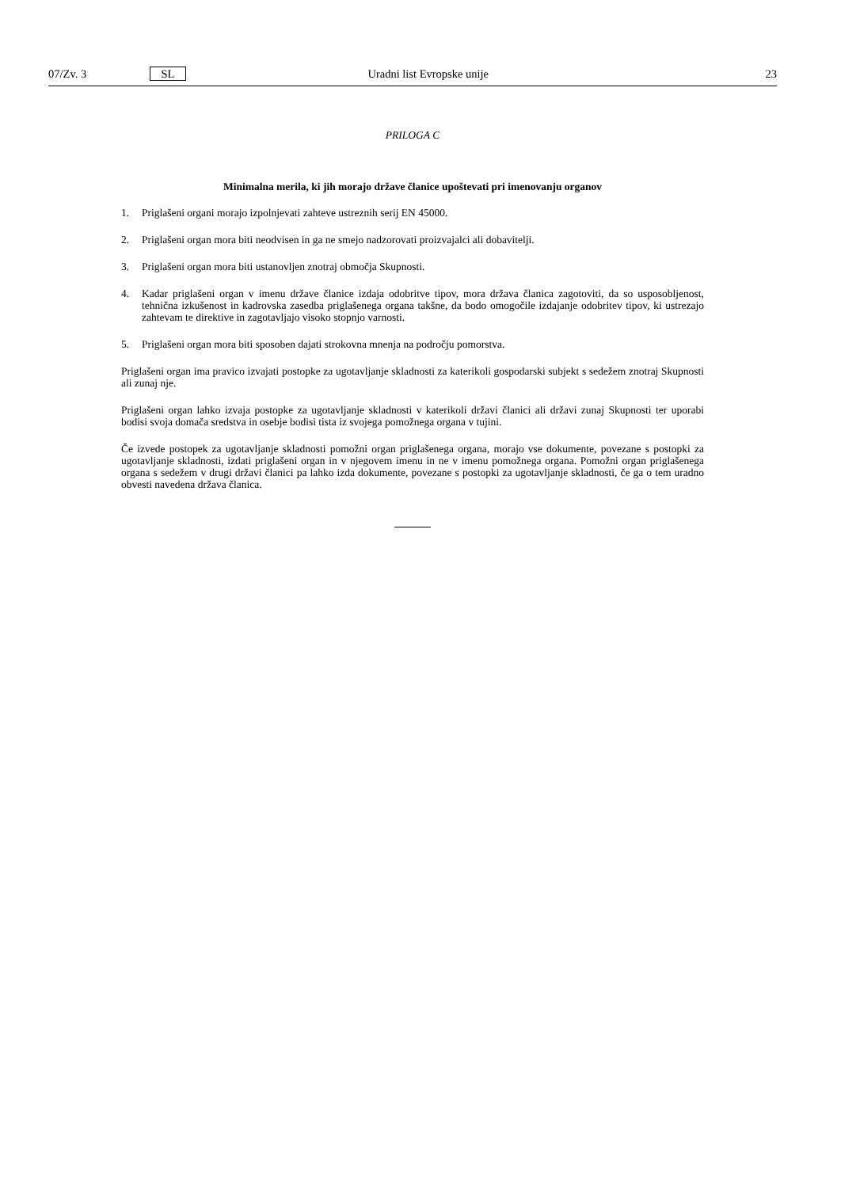07/Zv. 3 SL Uradni list Evropske unije 23
PRILOGA C
Minimalna merila, ki jih morajo države članice upoštevati pri imenovanju organov
1. Priglašeni organi morajo izpolnjevati zahteve ustreznih serij EN 45000.
2. Priglašeni organ mora biti neodvisen in ga ne smejo nadzorovati proizvajalci ali dobavitelji.
3. Priglašeni organ mora biti ustanovljen znotraj območja Skupnosti.
4. Kadar priglašeni organ v imenu države članice izdaja odobritve tipov, mora država članica zagotoviti, da so usposobljenost, tehnična izkušenost in kadrovska zasedba priglašenega organa takšne, da bodo omogočile izdajanje odobritev tipov, ki ustrezajo zahtevam te direktive in zagotavljajo visoko stopnjo varnosti.
5. Priglašeni organ mora biti sposoben dajati strokovna mnenja na področju pomorstva.
Priglašeni organ ima pravico izvajati postopke za ugotavljanje skladnosti za katerikoli gospodarski subjekt s sedežem znotraj Skupnosti ali zunaj nje.
Priglašeni organ lahko izvaja postopke za ugotavljanje skladnosti v katerikoli državi članici ali državi zunaj Skupnosti ter uporabi bodisi svoja domača sredstva in osebje bodisi tista iz svojega pomožnega organa v tujini.
Če izvede postopek za ugotavljanje skladnosti pomožni organ priglašenega organa, morajo vse dokumente, povezane s postopki za ugotavljanje skladnosti, izdati priglašeni organ in v njegovem imenu in ne v imenu pomožnega organa. Pomožni organ priglašenega organa s sedežem v drugi državi članici pa lahko izda dokumente, povezane s postopki za ugotavljanje skladnosti, če ga o tem uradno obvesti navedena država članica.